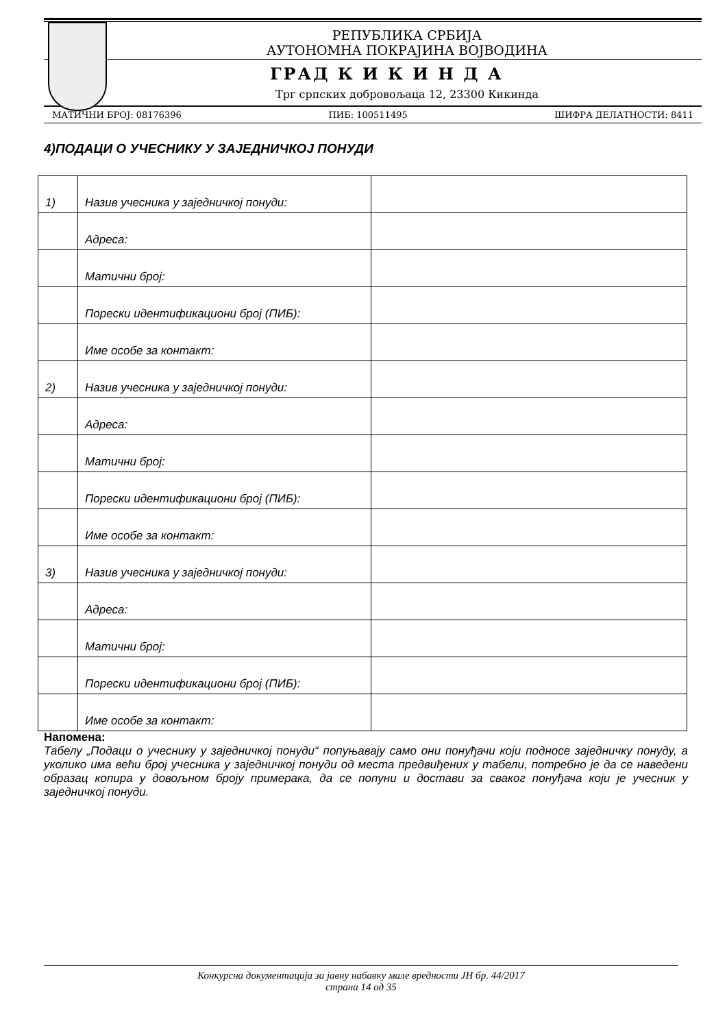РЕПУБЛИКА СРБИЈА
АУТОНОМНА ПОКРАЈИНА ВОЈВОДИНА
ГРАД К И К И Н Д А
Трг српских добровољаца 12, 23300 Кикинда
МАТИЧНИ БРОЈ: 08176396 ПИБ: 100511495 ШИФРА ДЕЛАТНОСТИ: 8411
4)ПОДАЦИ О УЧЕСНИКУ У ЗАЈЕДНИЧКОЈ ПОНУДИ
| 1) | Назив учесника у заједничкој понуди: | |
| | Адреса: | |
| | Матични број: | |
| | Порески идентификациони број (ПИБ): | |
| | Име особе за контакт: | |
| 2) | Назив учесника у заједничкој понуди: | |
| | Адреса: | |
| | Матични број: | |
| | Порески идентификациони број (ПИБ): | |
| | Име особе за контакт: | |
| 3) | Назив учесника у заједничкој понуди: | |
| | Адреса: | |
| | Матични број: | |
| | Порески идентификациони број (ПИБ): | |
| | Име особе за контакт: | |
Напомена:
Табелу „Подаци о учеснику у заједничкој понуди“ попуњавају само они понуђачи који подносе заједничку понуду, а уколико има већи број учесника у заједничкој понуди од места предвиђених у табели, потребно је да се наведени образац копира у довољном броју примерака, да се попуни и достави за сваког понуђача који је учесник у заједничкој понуди.
Конкурсна документација за јавну набавку мале вредности ЈН бр. 44/2017
страна 14 од 35